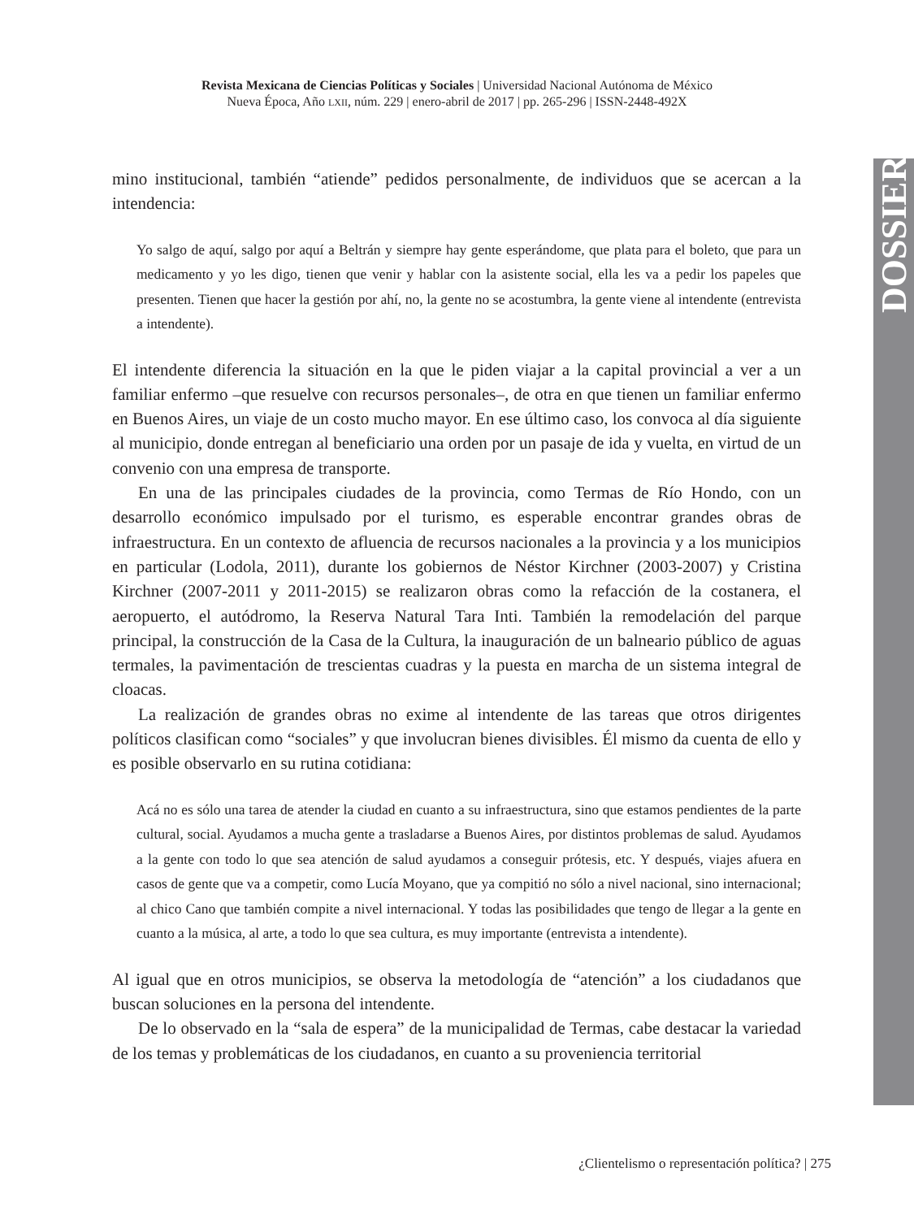Revista Mexicana de Ciencias Políticas y Sociales | Universidad Nacional Autónoma de México
Nueva Época, Año LXII, núm. 229 | enero-abril de 2017 | pp. 265-296 | ISSN-2448-492X
DOSSIER
mino institucional, también “atiende” pedidos personalmente, de individuos que se acercan a la intendencia:
Yo salgo de aquí, salgo por aquí a Beltrán y siempre hay gente esperándome, que plata para el boleto, que para un medicamento y yo les digo, tienen que venir y hablar con la asistente social, ella les va a pedir los papeles que presenten. Tienen que hacer la gestión por ahí, no, la gente no se acostumbra, la gente viene al intendente (entrevista a intendente).
El intendente diferencia la situación en la que le piden viajar a la capital provincial a ver a un familiar enfermo –que resuelve con recursos personales–, de otra en que tienen un familiar enfermo en Buenos Aires, un viaje de un costo mucho mayor. En ese último caso, los convoca al día siguiente al municipio, donde entregan al beneficiario una orden por un pasaje de ida y vuelta, en virtud de un convenio con una empresa de transporte.
En una de las principales ciudades de la provincia, como Termas de Río Hondo, con un desarrollo económico impulsado por el turismo, es esperable encontrar grandes obras de infraestructura. En un contexto de afluencia de recursos nacionales a la provincia y a los municipios en particular (Lodola, 2011), durante los gobiernos de Néstor Kirchner (2003-2007) y Cristina Kirchner (2007-2011 y 2011-2015) se realizaron obras como la refacción de la costanera, el aeropuerto, el autódromo, la Reserva Natural Tara Inti. También la remodelación del parque principal, la construcción de la Casa de la Cultura, la inauguración de un balneario público de aguas termales, la pavimentación de trescientas cuadras y la puesta en marcha de un sistema integral de cloacas.
La realización de grandes obras no exime al intendente de las tareas que otros dirigentes políticos clasifican como “sociales” y que involucran bienes divisibles. Él mismo da cuenta de ello y es posible observarlo en su rutina cotidiana:
Acá no es sólo una tarea de atender la ciudad en cuanto a su infraestructura, sino que estamos pendientes de la parte cultural, social. Ayudamos a mucha gente a trasladarse a Buenos Aires, por distintos problemas de salud. Ayudamos a la gente con todo lo que sea atención de salud ayudamos a conseguir prótesis, etc. Y después, viajes afuera en casos de gente que va a competir, como Lucía Moyano, que ya compitió no sólo a nivel nacional, sino internacional; al chico Cano que también compite a nivel internacional. Y todas las posibilidades que tengo de llegar a la gente en cuanto a la música, al arte, a todo lo que sea cultura, es muy importante (entrevista a intendente).
Al igual que en otros municipios, se observa la metodología de “atención” a los ciudadanos que buscan soluciones en la persona del intendente.
De lo observado en la “sala de espera” de la municipalidad de Termas, cabe destacar la variedad de los temas y problemáticas de los ciudadanos, en cuanto a su proveniencia territorial
¿Clientelismo o representación política? | 275